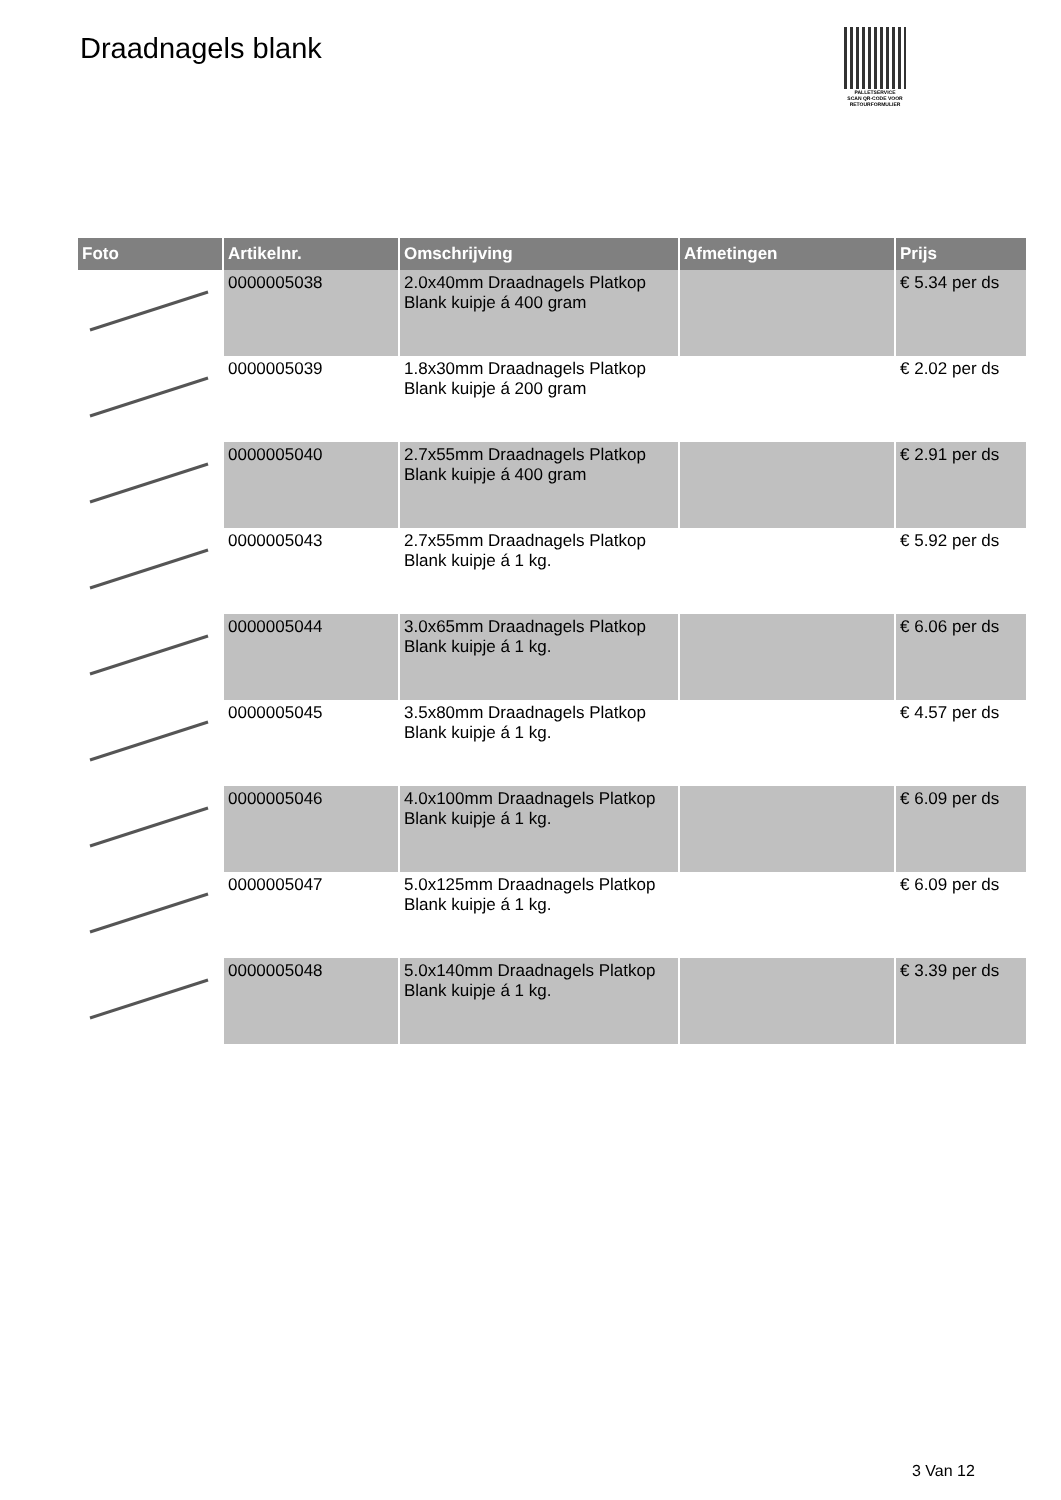Draadnagels blank
PALLETSERVICE
SCAN QR-CODE VOOR RETOURFORMULIER
| Foto | Artikelnr. | Omschrijving | Afmetingen | Prijs |
| --- | --- | --- | --- | --- |
| | 0000005038 | 2.0x40mm Draadnagels Platkop Blank kuipje á 400 gram | | € 5.34 per ds |
| | 0000005039 | 1.8x30mm Draadnagels Platkop Blank kuipje á 200 gram | | € 2.02 per ds |
| | 0000005040 | 2.7x55mm Draadnagels Platkop Blank kuipje á 400 gram | | € 2.91 per ds |
| | 0000005043 | 2.7x55mm Draadnagels Platkop Blank kuipje á 1 kg. | | € 5.92 per ds |
| | 0000005044 | 3.0x65mm Draadnagels Platkop Blank kuipje á 1 kg. | | € 6.06 per ds |
| | 0000005045 | 3.5x80mm Draadnagels Platkop Blank kuipje á 1 kg. | | € 4.57 per ds |
| | 0000005046 | 4.0x100mm Draadnagels Platkop Blank kuipje á 1 kg. | | € 6.09 per ds |
| | 0000005047 | 5.0x125mm Draadnagels Platkop Blank kuipje á 1 kg. | | € 6.09 per ds |
| | 0000005048 | 5.0x140mm Draadnagels Platkop Blank kuipje á 1 kg. | | € 3.39 per ds |
3 Van 12